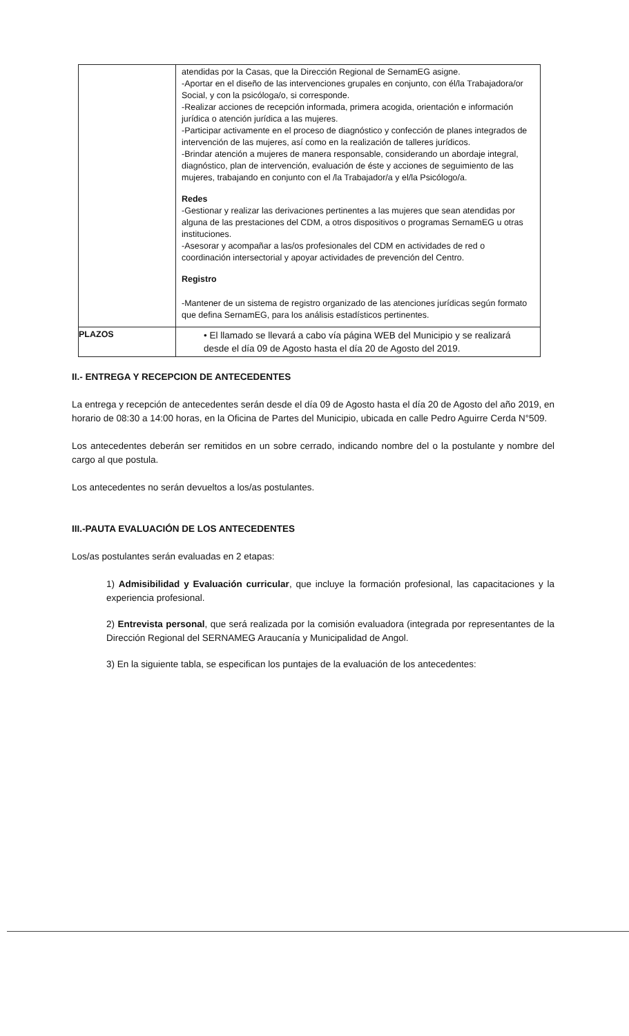| | atendidas por la Casas, que la Dirección Regional de SernamEG asigne. -Aportar en el diseño de las intervenciones grupales en conjunto, con él/la Trabajadora/or Social, y con la psicóloga/o, si corresponde. -Realizar acciones de recepción informada, primera acogida, orientación e información jurídica o atención jurídica a las mujeres. -Participar activamente en el proceso de diagnóstico y confección de planes integrados de intervención de las mujeres, así como en la realización de talleres jurídicos. -Brindar atención a mujeres de manera responsable, considerando un abordaje integral, diagnóstico, plan de intervención, evaluación de éste y acciones de seguimiento de las mujeres, trabajando en conjunto con el /la Trabajador/a y el/la Psicólogo/a. Redes -Gestionar y realizar las derivaciones pertinentes a las mujeres que sean atendidas por alguna de las prestaciones del CDM, a otros dispositivos o programas SernamEG u otras instituciones. -Asesorar y acompañar a las/os profesionales del CDM en actividades de red o coordinación intersectorial y apoyar actividades de prevención del Centro. Registro -Mantener de un sistema de registro organizado de las atenciones jurídicas según formato que defina SernamEG, para los análisis estadísticos pertinentes. |
| PLAZOS | • El llamado se llevará a cabo vía página WEB del Municipio y se realizará desde el día 09 de Agosto hasta el día 20 de Agosto del 2019. |
II.- ENTREGA Y RECEPCION DE ANTECEDENTES
La entrega y recepción de antecedentes serán desde el día 09 de Agosto hasta el día 20 de Agosto del año 2019, en horario de 08:30 a 14:00 horas, en la Oficina de Partes del Municipio, ubicada en calle Pedro Aguirre Cerda N°509.
Los antecedentes deberán ser remitidos en un sobre cerrado, indicando nombre del o la postulante y nombre del cargo al que postula.
Los antecedentes no serán devueltos a los/as postulantes.
III.-PAUTA EVALUACIÓN DE LOS ANTECEDENTES
Los/as postulantes serán evaluadas en 2 etapas:
1) Admisibilidad y Evaluación curricular, que incluye la formación profesional, las capacitaciones y la experiencia profesional.
2) Entrevista personal, que será realizada por la comisión evaluadora (integrada por representantes de la Dirección Regional del SERNAMEG Araucanía y Municipalidad de Angol.
3) En la siguiente tabla, se especifican los puntajes de la evaluación de los antecedentes: